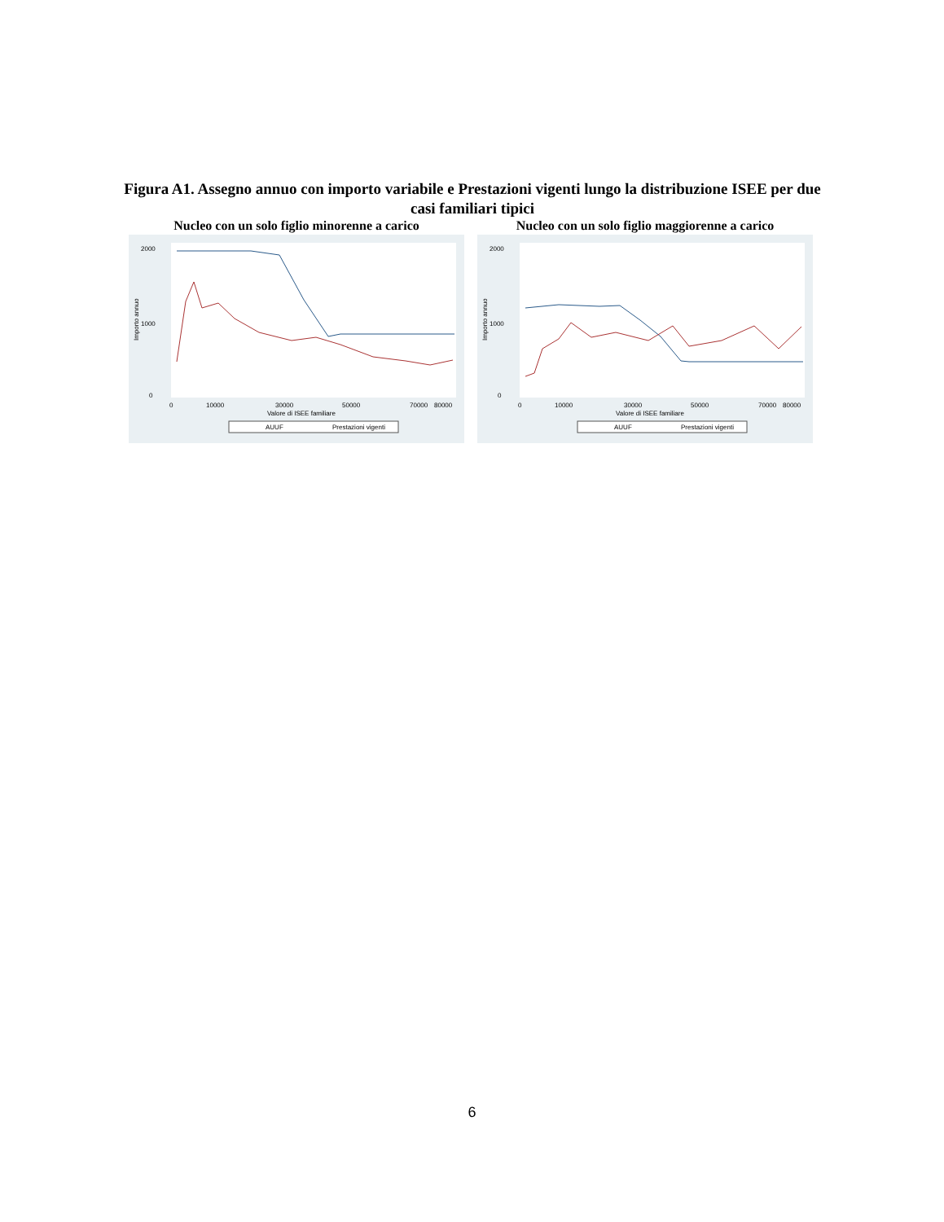Figura A1. Assegno annuo con importo variabile e Prestazioni vigenti lungo la distribuzione ISEE per due casi familiari tipici
Nucleo con un solo figlio minorenne a carico
2000
1000
0
0
10000
30000
50000
70000
80000
Valore di ISEE familiare
Importo annuo
AUUF
Prestazioni vigenti
Nucleo con un solo figlio maggiorenne a carico
2000
1000
0
0
10000
30000
50000
70000
80000
Valore di ISEE familiare
Importo annuo
AUUF
Prestazioni vigenti
6